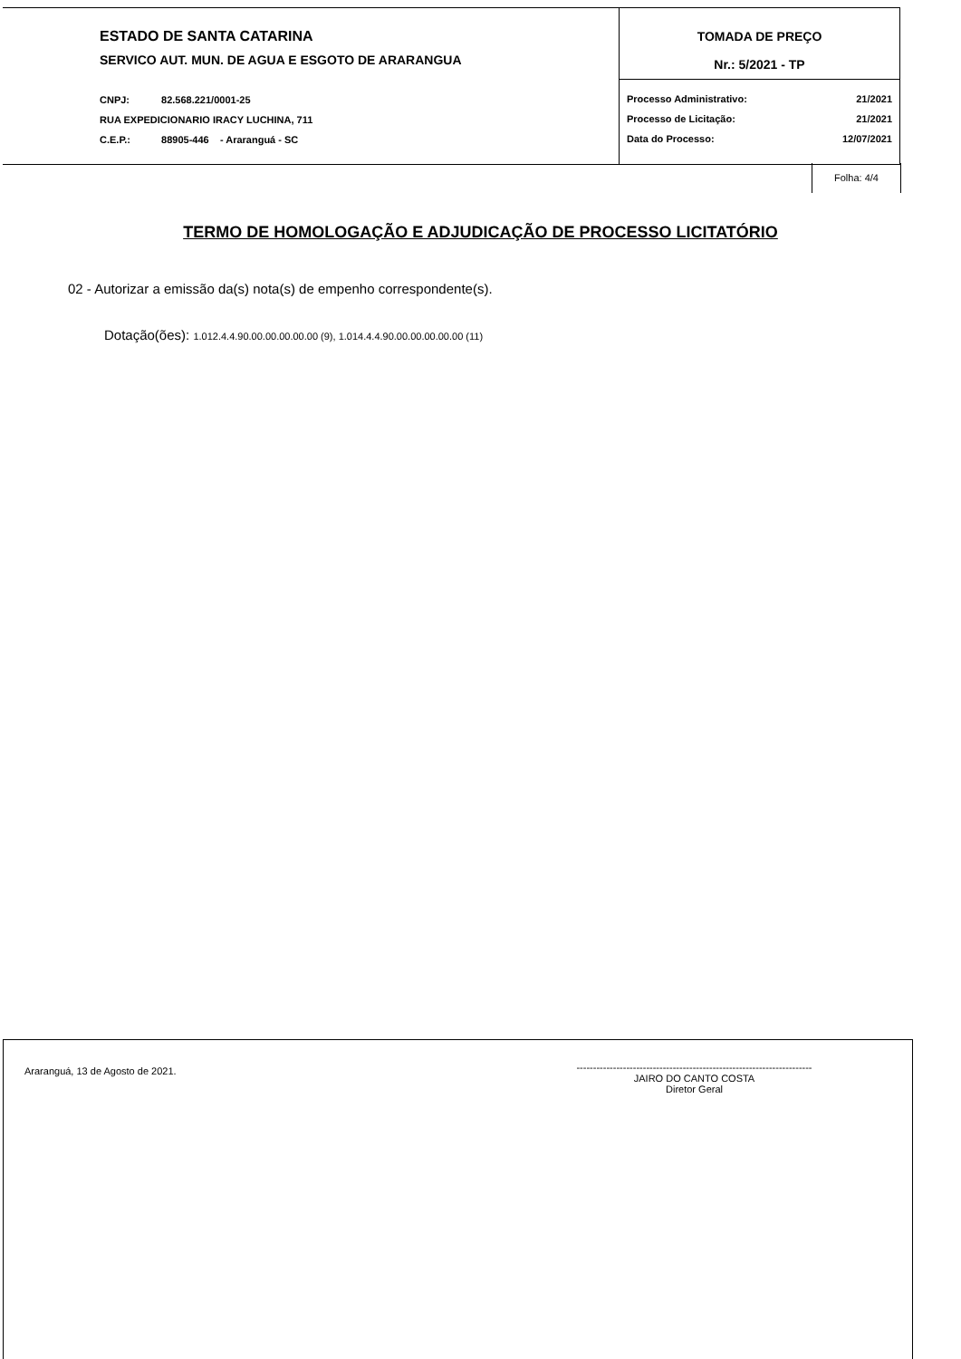ESTADO DE SANTA CATARINA
SERVICO AUT. MUN. DE AGUA E ESGOTO DE ARARANGUA
CNPJ: 82.568.221/0001-25
RUA EXPEDICIONARIO IRACY LUCHINA, 711
C.E.P.: 88905-446 - Araranguá - SC
TOMADA DE PREÇO
Nr.: 5/2021 - TP
Processo Administrativo: 21/2021
Processo de Licitação: 21/2021
Data do Processo: 12/07/2021
Folha: 4/4
TERMO DE HOMOLOGAÇÃO E ADJUDICAÇÃO DE PROCESSO LICITATÓRIO
02 - Autorizar a emissão da(s) nota(s) de empenho correspondente(s).
Dotação(ões): 1.012.4.4.90.00.00.00.00.00 (9), 1.014.4.4.90.00.00.00.00.00 (11)
Araranguá, 13 de Agosto de 2021.
-----------------------------------------------------------------------
JAIRO DO CANTO COSTA
Diretor Geral